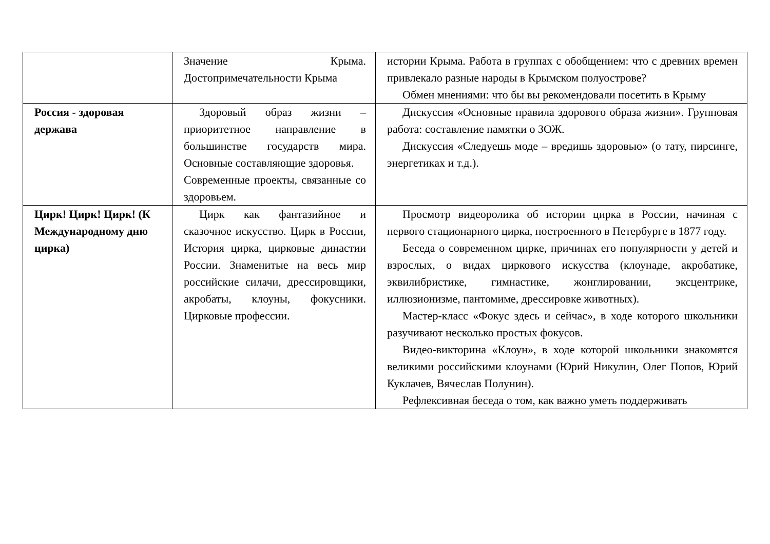| | Значение Крыма. Достопримечательности Крыма | истории Крыма. Работа в группах с обобщением: что с древних времен привлекало разные народы в Крымском полуострове? Обмен мнениями: что бы вы рекомендовали посетить в Крыму |
| Россия - здоровая держава | Здоровый образ жизни – приоритетное направление в большинстве государств мира. Основные составляющие здоровья. Современные проекты, связанные со здоровьем. | Дискуссия «Основные правила здорового образа жизни». Групповая работа: составление памятки о ЗОЖ. Дискуссия «Следуешь моде – вредишь здоровью» (о тату, пирсинге, энергетиках и т.д.). |
| Цирк! Цирк! Цирк! (К Международному дню цирка) | Цирк как фантазийное и сказочное искусство. Цирк в России, История цирка, цирковые династии России. Знаменитые на весь мир российские силачи, дрессировщики, акробаты, клоуны, фокусники. Цирковые профессии. | Просмотр видеоролика об истории цирка в России, начиная с первого стационарного цирка, построенного в Петербурге в 1877 году. Беседа о современном цирке, причинах его популярности у детей и взрослых, о видах циркового искусства (клоунаде, акробатике, эквилибристике, гимнастике, жонглировании, эксцентрике, иллюзионизме, пантомиме, дрессировке животных). Мастер-класс «Фокус здесь и сейчас», в ходе которого школьники разучивают несколько простых фокусов. Видео-викторина «Клоун», в ходе которой школьники знакомятся великими российскими клоунами (Юрий Никулин, Олег Попов, Юрий Куклачев, Вячеслав Полунин). Рефлексивная беседа о том, как важно уметь поддерживать |